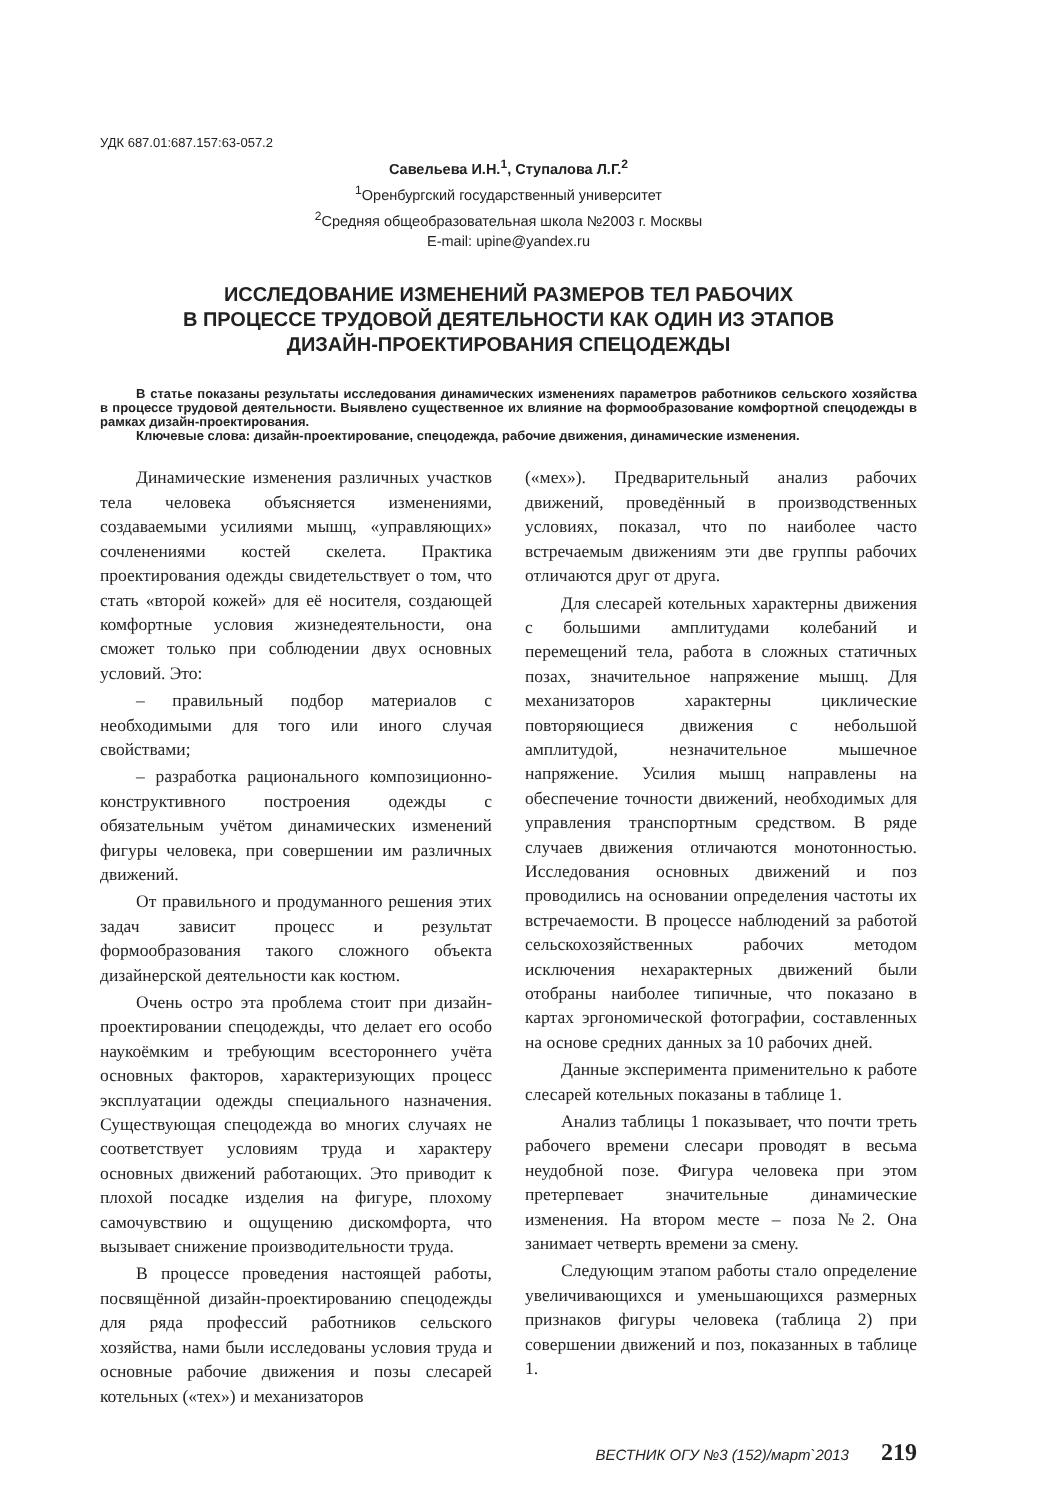УДК 687.01:687.157:63-057.2
Савельева И.Н.<sup>1</sup>, Ступалова Л.Г.<sup>2</sup>
<sup>1</sup> Оренбургский государственный университет
<sup>2</sup> Средняя общеобразовательная школа №2003 г. Москвы
E-mail: upine@yandex.ru
ИССЛЕДОВАНИЕ ИЗМЕНЕНИЙ РАЗМЕРОВ ТЕЛ РАБОЧИХ
В ПРОЦЕССЕ ТРУДОВОЙ ДЕЯТЕЛЬНОСТИ КАК ОДИН ИЗ ЭТАПОВ
ДИЗАЙН-ПРОЕКТИРОВАНИЯ СПЕЦОДЕЖДЫ
В статье показаны результаты исследования динамических изменениях параметров работников сельского хозяйства в процессе трудовой деятельности. Выявлено существенное их влияние на формообразование комфортной спецодежды в рамках дизайн-проектирования.
Ключевые слова: дизайн-проектирование, спецодежда, рабочие движения, динамические изменения.
Динамические изменения различных участков тела человека объясняется изменениями, создаваемыми усилиями мышц, «управляющих» сочленениями костей скелета. Практика проектирования одежды свидетельствует о том, что стать «второй кожей» для её носителя, создающей комфортные условия жизнедеятельности, она сможет только при соблюдении двух основных условий. Это:
– правильный подбор материалов с необходимыми для того или иного случая свойствами;
– разработка рационального композиционно-конструктивного построения одежды с обязательным учётом динамических изменений фигуры человека, при совершении им различных движений.
От правильного и продуманного решения этих задач зависит процесс и результат формообразования такого сложного объекта дизайнерской деятельности как костюм.
Очень остро эта проблема стоит при дизайн-проектировании спецодежды, что делает его особо наукоёмким и требующим всестороннего учёта основных факторов, характеризующих процесс эксплуатации одежды специального назначения. Существующая спецодежда во многих случаях не соответствует условиям труда и характеру основных движений работающих. Это приводит к плохой посадке изделия на фигуре, плохому самочувствию и ощущению дискомфорта, что вызывает снижение производительности труда.
В процессе проведения настоящей работы, посвящённой дизайн-проектированию спецодежды для ряда профессий работников сельского хозяйства, нами были исследованы условия труда и основные рабочие движения и позы слесарей котельных («тех») и механизаторов
(«мех»). Предварительный анализ рабочих движений, проведённый в производственных условиях, показал, что по наиболее часто встречаемым движениям эти две группы рабочих отличаются друг от друга.
Для слесарей котельных характерны движения с большими амплитудами колебаний и перемещений тела, работа в сложных статичных позах, значительное напряжение мышц. Для механизаторов характерны циклические повторяющиеся движения с небольшой амплитудой, незначительное мышечное напряжение. Усилия мышц направлены на обеспечение точности движений, необходимых для управления транспортным средством. В ряде случаев движения отличаются монотонностью. Исследования основных движений и поз проводились на основании определения частоты их встречаемости. В процессе наблюдений за работой сельскохозяйственных рабочих методом исключения нехарактерных движений были отобраны наиболее типичные, что показано в картах эргономической фотографии, составленных на основе средних данных за 10 рабочих дней.
Данные эксперимента применительно к работе слесарей котельных показаны в таблице 1.
Анализ таблицы 1 показывает, что почти треть рабочего времени слесари проводят в весьма неудобной позе. Фигура человека при этом претерпевает значительные динамические изменения. На втором месте – поза №2. Она занимает четверть времени за смену.
Следующим этапом работы стало определение увеличивающихся и уменьшающихся размерных признаков фигуры человека (таблица 2) при совершении движений и поз, показанных в таблице 1.
ВЕСТНИК ОГУ №3 (152)/март`2013 219